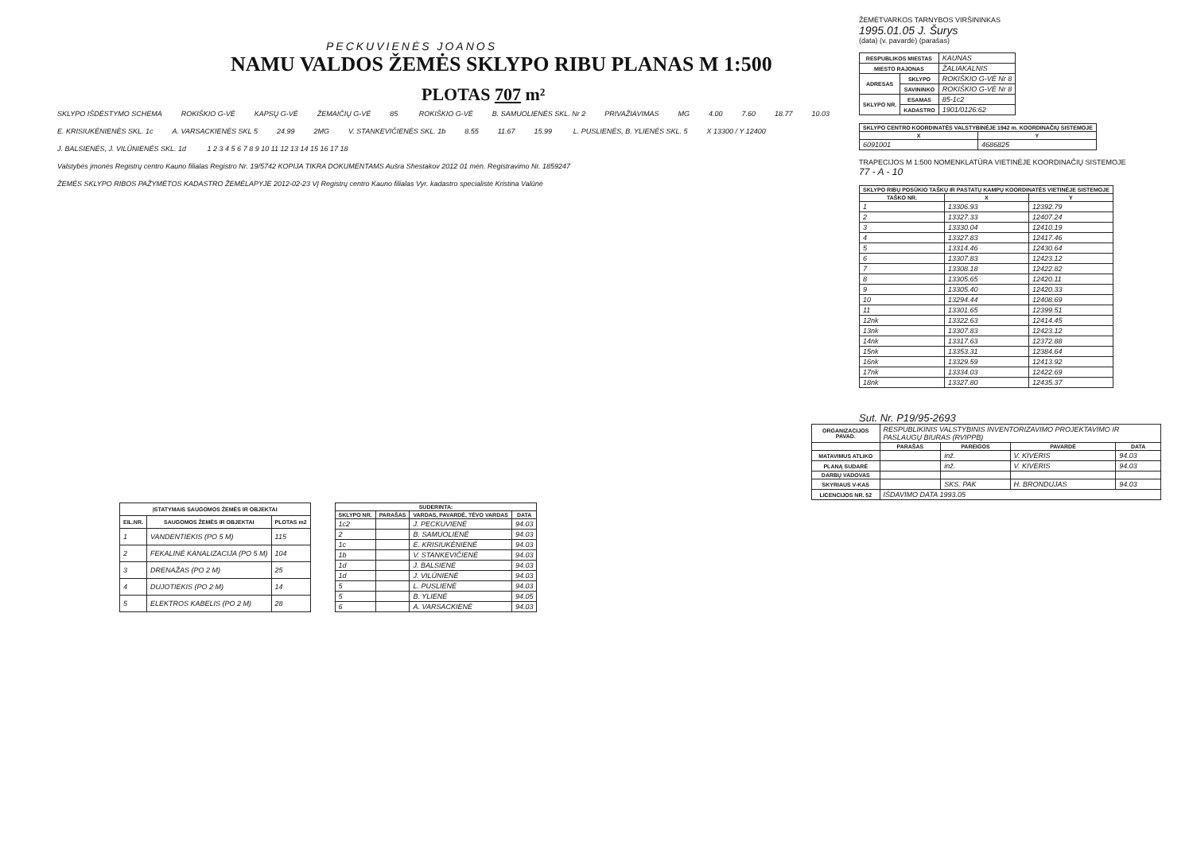PECKUVIENĖS JOANOS
NAMU VALDOS ŽEMĖS SKLYPO RIBU PLANAS M 1:500
PLOTAS 707 m²
SKLYPO IŠDĖSTYMO SCHEMA ROKIŠKIO G-VĖ KAPSŲ G-VĖ ŽEMAIČIŲ G-VĖ 85 ROKIŠKIO G-VĖ B. SAMUOLIENĖS SKL. Nr 2 PRIVAŽIAVIMAS MG 4.00 7.60 18.77 10.03 E. KRISIUKĖNIENĖS SKL. 1c A. VARSACKIENĖS SKL 5 24.99 2MG V. STANKEVIČIENĖS SKL. 1b 8.55 11.67 15.99 L. PUSLIENĖS, B. YLIENĖS SKL. 5 X 13300 / Y 12400 J. BALSIENĖS, J. VILŪNIENĖS SKL. 1d 1 2 3 4 5 6 7 8 9 10 11 12 13 14 15 16 17 18 Valstybės įmonės Registrų centro Kauno filialas Registro Nr. 19/5742 KOPIJA TIKRA DOKUMENTAMS Aušra Shestakov 2012 01 mėn. Registravimo Nr. 1859247 ŽEMĖS SKLYPO RIBOS PAŽYMĖTOS KADASTRO ŽEMĖLAPYJE 2012-02-23 VĮ Registrų centro Kauno filialas Vyr. kadastro specialistė Kristina Valūnė
| ĮSTATYMAIS SAUGOMOS ŽEMĖS IR OBJEKTAI | | |
| --- | --- | --- |
| EIL.NR. | SAUGOMOS ŽEMĖS IR OBJEKTAI | PLOTAS m2 |
| 1 | VANDENTIEKIS (PO 5 M) | 115 |
| 2 | FEKALINĖ KANALIZACIJA (PO 5 M) | 104 |
| 3 | DRENAŽAS (PO 2 M) | 25 |
| 4 | DUJOTIEKIS (PO 2 M) | 14 |
| 5 | ELEKTROS KABELIS (PO 2 M) | 28 |
| SUDERINTA: | | | |
| --- | --- | --- | --- |
| SKLYPO NR. | PARAŠAS | VARDAS, PAVARDĖ, TĖVO VARDAS | DATA |
| 1c2 | | J. PECKUVIENĖ | 94.03 |
| 2 | | B. SAMUOLIENĖ | 94.03 |
| 1c | | E. KRISIUKĖNIENĖ | 94.03 |
| 1b | | V. STANKEVIČIENĖ | 94.03 |
| 1d | | J. BALSIENĖ | 94.03 |
| 1d | | J. VILŪNIENĖ | 94.03 |
| 5 | | L. PUSLIENĖ | 94.03 |
| 5 | | B. YLIENĖ | 94.05 |
| 6 | | A. VARSACKIENĖ | 94.03 |
ŽEMĖTVARKOS TARNYBOS VIRŠININKAS
1995.01.05 J. Šurys
(data) (v. pavardė) (parašas)
| RESPUBLIKOS MIESTAS | | KAUNAS |
| MIESTO RAJONAS | | ŽALIAKALNIS |
| ADRESAS | SKLYPO | ROKIŠKIO G-VĖ Nr 8 |
| | SAVININKO | ROKIŠKIO G-VĖ Nr 8 |
| SKLYPO NR. | ESAMAS | 85-1c2 |
| | KADASTRO | 1901/0126:62 |
| SKLYPO CENTRO KOORDINATĖS VALSTYBINĖJE 1942 m. KOORDINAČIŲ SISTEMOJE | |
| --- | --- |
| X | Y |
| 6091001 | 4686825 |
TRAPECIJOS M 1:500 NOMENKLATŪRA VIETINĖJE KOORDINAČIŲ SISTEMOJE
77 - A - 10
| SKLYPO RIBŲ POSŪKIO TAŠKŲ IR PASTATŲ KAMPŲ KOORDINATĖS VIETINĖJE SISTEMOJE | | |
| --- | --- | --- |
| TAŠKO NR. | X | Y |
| 1 | 13306.93 | 12392.79 |
| 2 | 13327.33 | 12407.24 |
| 3 | 13330.04 | 12410.19 |
| 4 | 13327.83 | 12417.46 |
| 5 | 13314.46 | 12430.64 |
| 6 | 13307.83 | 12423.12 |
| 7 | 13308.18 | 12422.82 |
| 8 | 13305.65 | 12420.11 |
| 9 | 13305.40 | 12420.33 |
| 10 | 13294.44 | 12408.69 |
| 11 | 13301.65 | 12399.51 |
| 12nk | 13322.63 | 12414.45 |
| 13nk | 13307.83 | 12423.12 |
| 14nk | 13317.63 | 12372.88 |
| 15nk | 13353.31 | 12384.64 |
| 16nk | 13329.59 | 12413.92 |
| 17nk | 13334.03 | 12422.69 |
| 18nk | 13327.80 | 12435.37 |
Sut. Nr. P19/95-2693
| ORGANIZACIJOS PAVAD. | RESPUBLIKINIS VALSTYBINIS INVENTORIZAVIMO PROJEKTAVIMO IR PASLAUGŲ BIURAS (RVIPPB) | | | |
| | PARAŠAS | PAREIGOS | PAVARDĖ | DATA |
| MATAVIMUS ATLIKO | | inž. | V. KIVERIS | 94.03 |
| PLANĄ SUDARĖ | | inž. | V. KIVERIS | 94.03 |
| DARBŲ VADOVAS | | | | |
| SKYRIAUS V-KAS | | SKS. PAK | H. BRONDUJAS | 94.03 |
| LICENCIJOS NR. 52 | IŠDAVIMO DATA 1993.05 | | | |